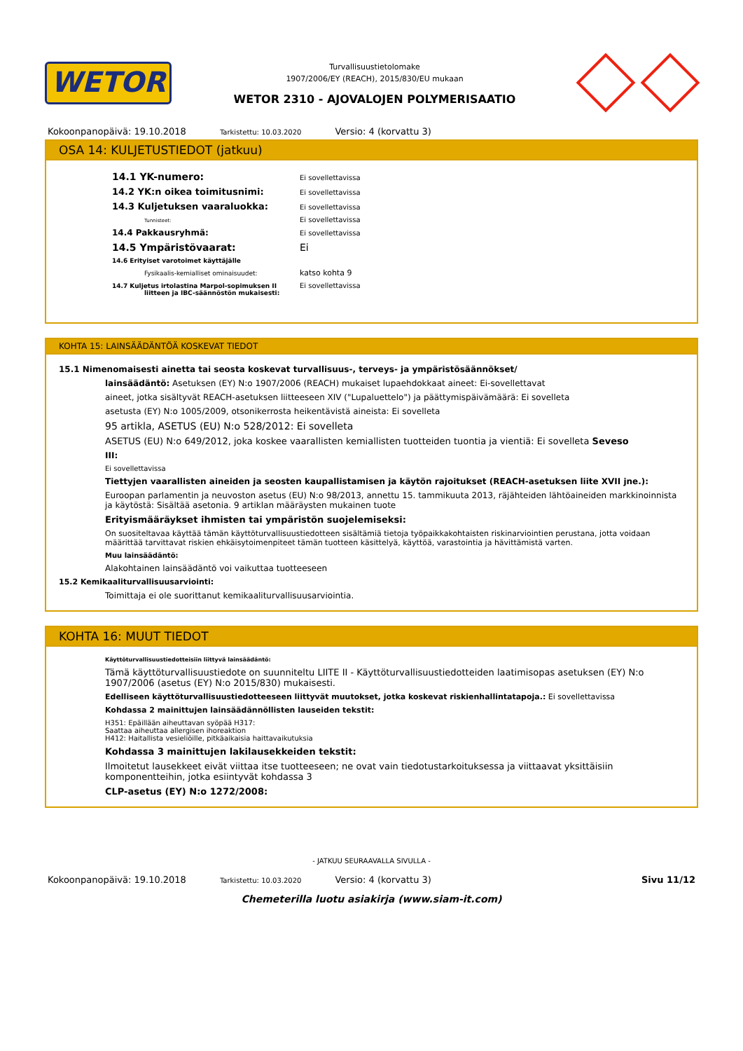WETOR
Turvallisuustietolomake
1907/2006/EY (REACH), 2015/830/EU mukaan
WETOR 2310 - AJOVALOJEN POLYMERISAATIO
Kokoonpanopäivä: 19.10.2018 Tarkistettu: 10.03.2020 Versio: 4 (korvattu 3)
OSA 14: KULJETUSTIEDOT (jatkuu)
14.1 YK-numero:
Ei sovellettavissa
14.2 YK:n oikea toimitusnimi:
Ei sovellettavissa
14.3 Kuljetuksen vaaraluokka:
Ei sovellettavissa
Tunnisteet:
Ei sovellettavissa
14.4 Pakkausryhmä:
Ei sovellettavissa
14.5 Ympäristövaarat: Ei
14.6 Erityiset varotoimet käyttäjälle
Fysikaalis-kemialliset ominaisuudet:
katso kohta 9
14.7 Kuljetus irtolastina Marpol-sopimuksen II
liitteen ja IBC-säännöstön mukaisesti:
Ei sovellettavissa
KOHTA 15: LAINSÄÄDÄNTÖÄ KOSKEVAT TIEDOT
15.1 Nimenomaisesti ainetta tai seosta koskevat turvallisuus-, terveys- ja ympäristösäännökset/
lainsäädäntö: Asetuksen (EY) N:o 1907/2006 (REACH) mukaiset lupaehdokkaat aineet: Ei-sovellettavat
aineet, jotka sisältyvät REACH-asetuksen liitteeseen XIV ("Lupaluettelo") ja päättymispäivämäärä: Ei sovelleta
asetusta (EY) N:o 1005/2009, otsonikerrosta heikentävistä aineista: Ei sovelleta
95 artikla, ASETUS (EU) N:o 528/2012: Ei sovelleta
ASETUS (EU) N:o 649/2012, joka koskee vaarallisten kemiallisten tuotteiden tuontia ja vientiä: Ei sovelleta Seveso
III:
Ei sovellettavissa
Tiettyjen vaarallisten aineiden ja seosten kaupallistamisen ja käytön rajoitukset (REACH-asetuksen liite XVII jne.):
Euroopan parlamentin ja neuvoston asetus (EU) N:o 98/2013, annettu 15. tammikuuta 2013, räjähteiden lähtöaineiden markkinoinnista ja käytöstä: Sisältää asetonia. 9 artiklan määräysten mukainen tuote
Erityismääräykset ihmisten tai ympäristön suojelemiseksi:
On suositeltavaa käyttää tämän käyttöturvallisuustiedotteen sisältämiä tietoja työpaikkakohtaisten riskinarviointien perustana, jotta voidaan määrittää tarvittavat riskien ehkäisytoimenpiteet tämän tuotteen käsittelyä, käyttöä, varastointia ja hävittämistä varten.
Muu lainsäädäntö:
Alakohtainen lainsäädäntö voi vaikuttaa tuotteeseen
15.2 Kemikaaliturvallisuusarviointi:
Toimittaja ei ole suorittanut kemikaaliturvallisuusarviointia.
KOHTA 16: MUUT TIEDOT
Käyttöturvallisuustiedotteisiin liittyvä lainsäädäntö:
Tämä käyttöturvallisuustiedote on suunniteltu LIITE II - Käyttöturvallisuustiedotteiden laatimisopas asetuksen (EY) N:o 1907/2006 (asetus (EY) N:o 2015/830) mukaisesti.
Edelliseen käyttöturvallisuustiedotteeseen liittyvät muutokset, jotka koskevat riskienhallintatapoja.: Ei sovellettavissa
Kohdassa 2 mainittujen lainsäädännöllisten lauseiden tekstit:
H351: Epäillään aiheuttavan syöpää H317:
Saattaa aiheuttaa allergisen ihoreaktion
H412: Haitallista vesieliöille, pitkäaikaisia haittavaikutuksia
Kohdassa 3 mainittujen lakilausekkeiden tekstit:
Ilmoitetut lausekkeet eivät viittaa itse tuotteeseen; ne ovat vain tiedotustarkoituksessa ja viittaavat yksittäisiin komponentteihin, jotka esiintyvät kohdassa 3
CLP-asetus (EY) N:o 1272/2008:
- JATKUU SEURAAVALLA SIVULLA -
Kokoonpanopäivä: 19.10.2018 Tarkistettu: 10.03.2020 Versio: 4 (korvattu 3) Sivu 11/12
Chemeterilla luotu asiakirja (www.siam-it.com)